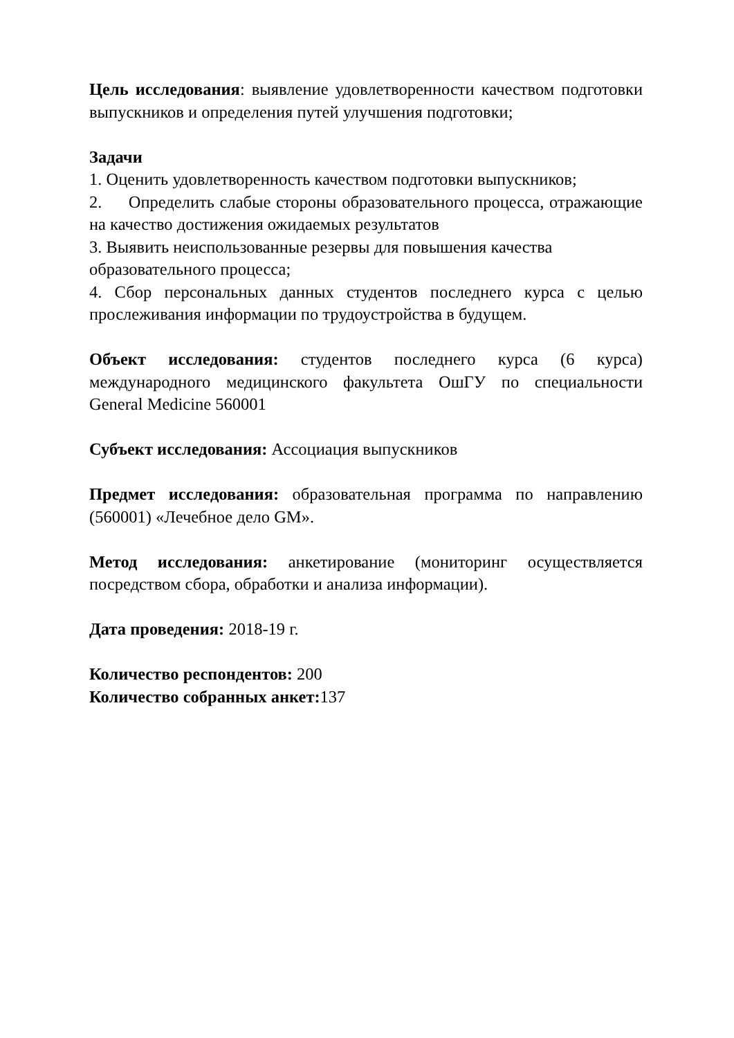Цель исследования: выявление удовлетворенности качеством подготовки выпускников и определения путей улучшения подготовки;
Задачи
1. Оценить удовлетворенность качеством подготовки выпускников;
2. Определить слабые стороны образовательного процесса, отражающие на качество достижения ожидаемых результатов
3. Выявить неиспользованные резервы для повышения качества образовательного процесса;
4. Сбор персональных данных студентов последнего курса с целью прослеживания информации по трудоустройства в будущем.
Объект исследования: студентов последнего курса (6 курса) международного медицинского факультета ОшГУ по специальности General Medicine 560001
Субъект исследования: Ассоциация выпускников
Предмет исследования: образовательная программа по направлению (560001) «Лечебное дело GM».
Метод исследования: анкетирование (мониторинг осуществляется посредством сбора, обработки и анализа информации).
Дата проведения: 2018-19 г.
Количество респондентов: 200
Количество собранных анкет: 137